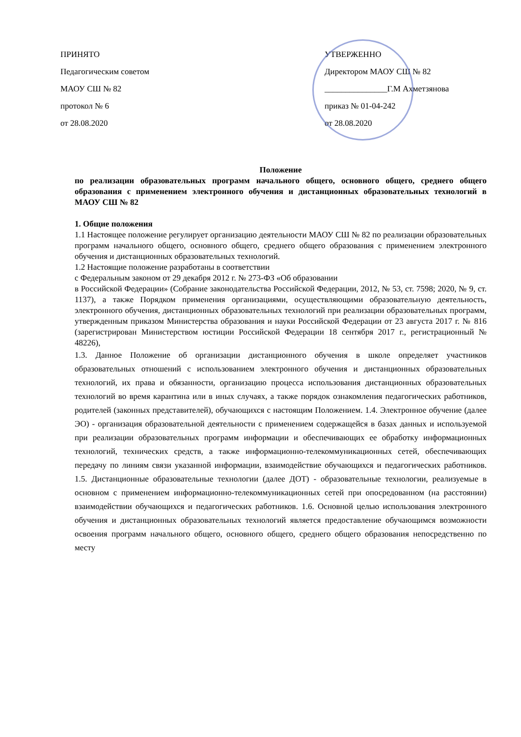ПРИНЯТО
Педагогическим советом
МАОУ СШ № 82
протокол № 6
от 28.08.2020
УТВЕРЖЕННО
Директором МАОУ СШ № 82
_______________Г.М Ахметзянова
приказ № 01-04-242
от 28.08.2020
Положение
по реализации образовательных программ начального общего, основного общего, среднего общего образования с применением электронного обучения и дистанционных образовательных технологий в МАОУ СШ № 82
1. Общие положения
1.1 Настоящее положение регулирует организацию деятельности МАОУ СШ № 82 по реализации образовательных программ начального общего, основного общего, среднего общего образования с применением электронного обучения и дистанционных образовательных технологий.
1.2 Настоящие положение разработаны в соответствии
с Федеральным законом от 29 декабря 2012 г. № 273-ФЗ «Об образовании
в Российской Федерации» (Собрание законодательства Российской Федерации, 2012, № 53, ст. 7598; 2020, № 9, ст. 1137), а также Порядком применения организациями, осуществляющими образовательную деятельность, электронного обучения, дистанционных образовательных технологий при реализации образовательных программ, утвержденным приказом Министерства образования и науки Российской Федерации от 23 августа 2017 г. № 816 (зарегистрирован Министерством юстиции Российской Федерации 18 сентября 2017 г., регистрационный № 48226),
1.3. Данное Положение об организации дистанционного обучения в школе определяет участников образовательных отношений с использованием электронного обучения и дистанционных образовательных технологий, их права и обязанности, организацию процесса использования дистанционных образовательных технологий во время карантина или в иных случаях, а также порядок ознакомления педагогических работников, родителей (законных представителей), обучающихся с настоящим Положением. 1.4. Электронное обучение (далее ЭО) - организация образовательной деятельности с применением содержащейся в базах данных и используемой при реализации образовательных программ информации и обеспечивающих ее обработку информационных технологий, технических средств, а также информационно-телекоммуникационных сетей, обеспечивающих передачу по линиям связи указанной информации, взаимодействие обучающихся и педагогических работников. 1.5. Дистанционные образовательные технологии (далее ДОТ) - образовательные технологии, реализуемые в основном с применением информационно-телекоммуникационных сетей при опосредованном (на расстоянии) взаимодействии обучающихся и педагогических работников. 1.6. Основной целью использования электронного обучения и дистанционных образовательных технологий является предоставление обучающимся возможности освоения программ начального общего, основного общего, среднего общего образования непосредственно по месту